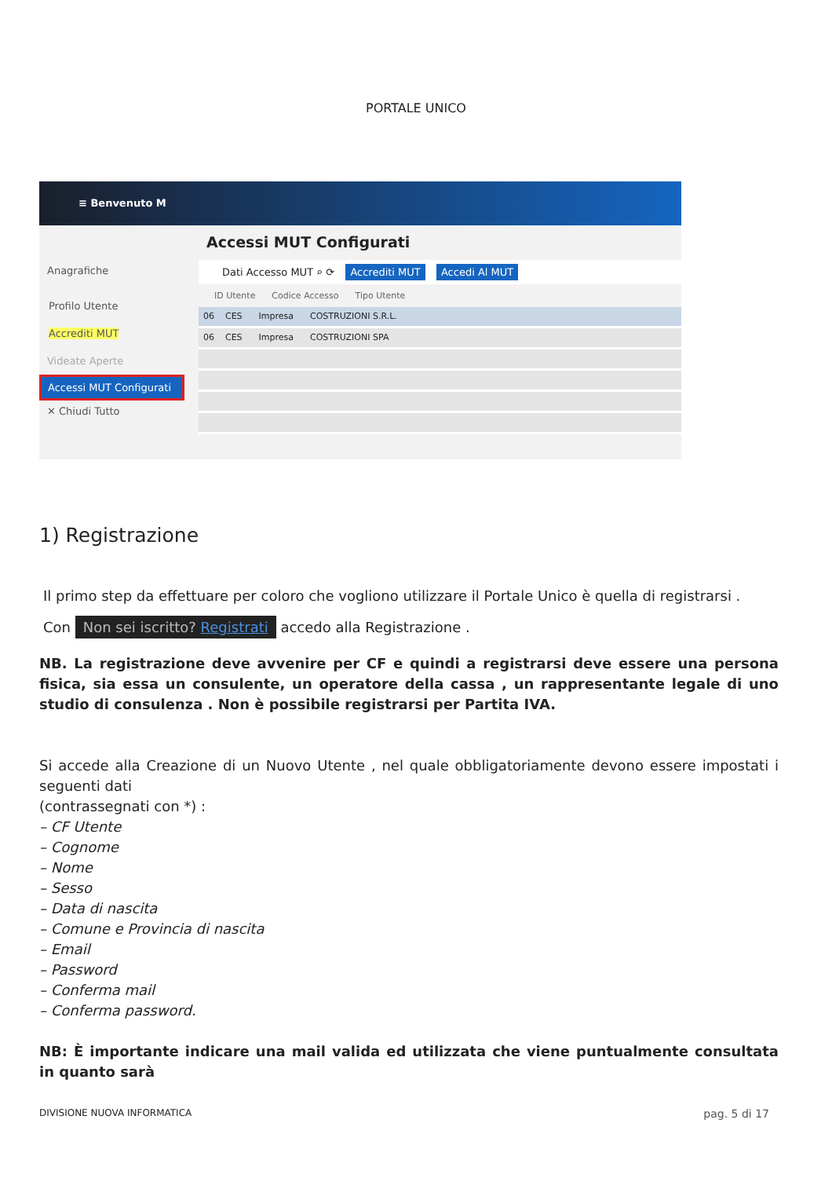PORTALE UNICO
≡ Benvenuto M
Anagrafiche
Profilo Utente
Accrediti MUT
Videate Aperte
Accessi MUT Configurati
✕ Chiudi Tutto
Accessi MUT Configurati
Dati Accesso MUT ⌕ ⟳ Accrediti MUT Accedi Al MUT
ID Utente Codice Accesso Tipo Utente
06 CES Impresa COSTRUZIONI S.R.L.
06 CES Impresa COSTRUZIONI SPA
1) Registrazione
Il primo step da effettuare per coloro che vogliono utilizzare il Portale Unico è quella di registrarsi .
Con Non sei iscritto? Registrati accedo alla Registrazione .
NB. La registrazione deve avvenire per CF e quindi a registrarsi deve essere una persona fisica, sia essa un consulente, un operatore della cassa , un rappresentante legale di uno studio di consulenza . Non è possibile registrarsi per Partita IVA.
Si accede alla Creazione di un Nuovo Utente , nel quale obbligatoriamente devono essere impostati i seguenti dati
(contrassegnati con *) :
– CF Utente
– Cognome
– Nome
– Sesso
– Data di nascita
– Comune e Provincia di nascita
– Email
– Password
– Conferma mail
– Conferma password.
NB: È importante indicare una mail valida ed utilizzata che viene puntualmente consultata in quanto sarà
DIVISIONE NUOVA INFORMATICA pag. 5 di 17